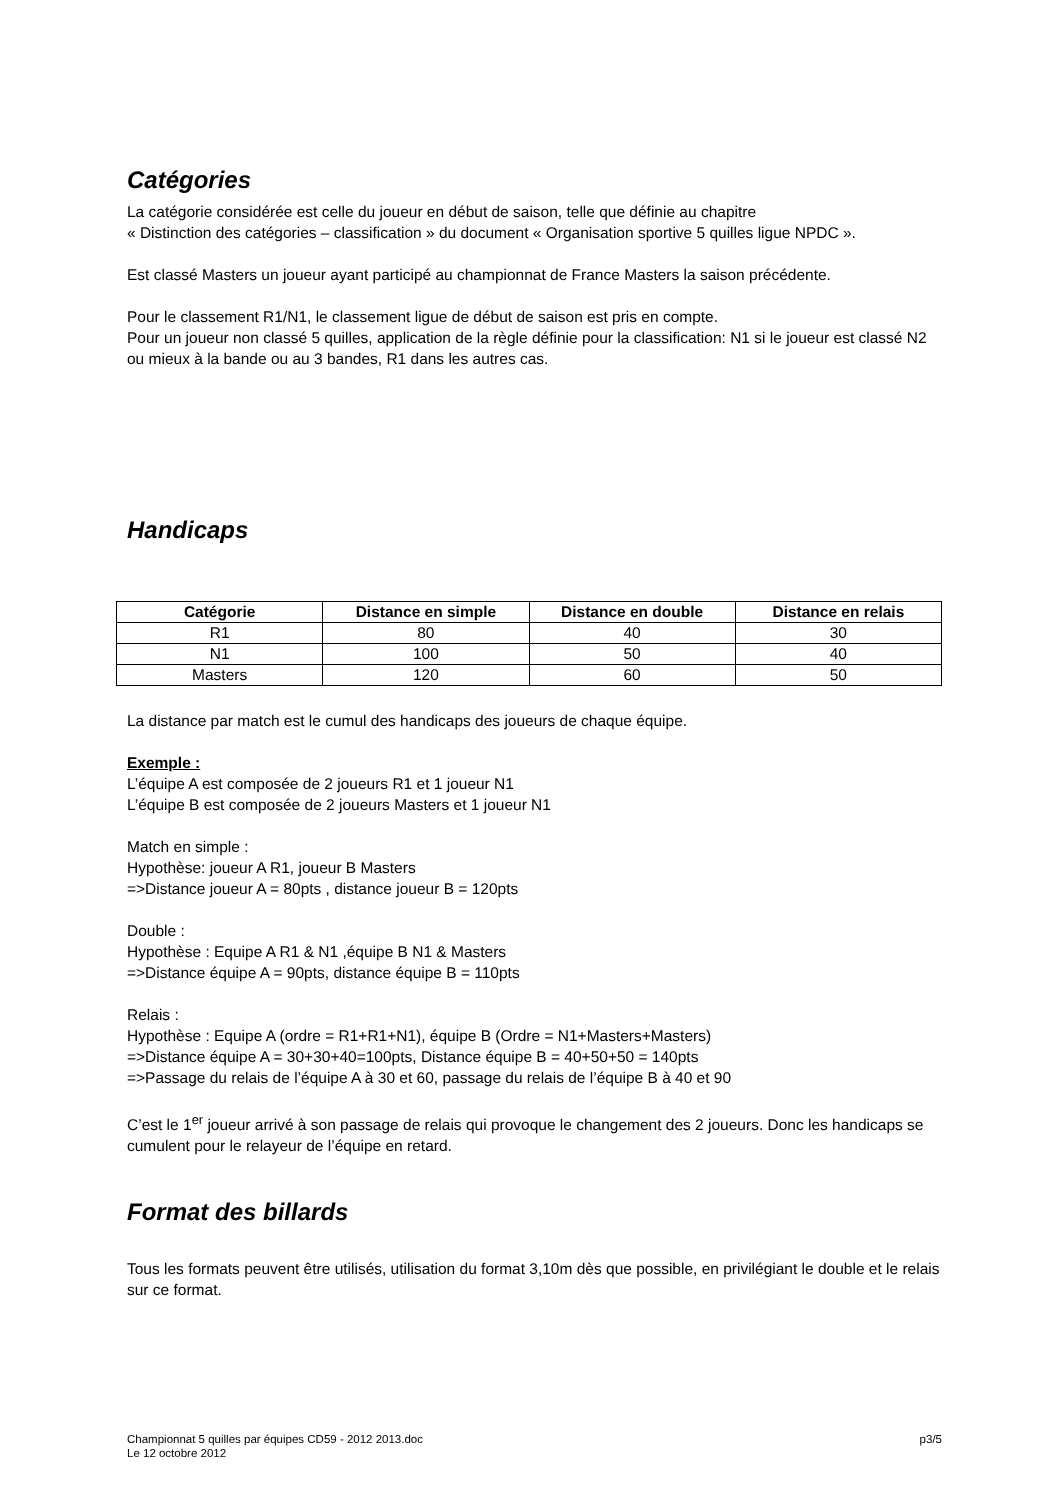Catégories
La catégorie considérée est celle du joueur en début de saison, telle que définie au chapitre
« Distinction des catégories – classification » du document « Organisation sportive 5 quilles ligue NPDC ».
Est classé Masters un joueur ayant participé au championnat de France Masters la saison précédente.
Pour le classement R1/N1, le classement ligue de début de saison est pris en compte.
Pour un joueur non classé 5 quilles, application de la règle définie pour la classification: N1 si le joueur est classé N2 ou mieux à la bande ou au 3 bandes, R1 dans les autres cas.
Handicaps
| Catégorie | Distance en simple | Distance en double | Distance en relais |
| --- | --- | --- | --- |
| R1 | 80 | 40 | 30 |
| N1 | 100 | 50 | 40 |
| Masters | 120 | 60 | 50 |
La distance par match est le cumul des handicaps des joueurs de chaque équipe.
Exemple :
L’équipe A est composée de 2 joueurs R1 et 1 joueur N1
L’équipe B est composée de 2 joueurs Masters et 1 joueur N1
Match en simple :
Hypothèse: joueur A R1, joueur B Masters
=>Distance joueur A = 80pts , distance joueur B = 120pts
Double :
Hypothèse : Equipe A R1 & N1 ,équipe B N1 & Masters
=>Distance équipe A = 90pts, distance équipe B = 110pts
Relais :
Hypothèse : Equipe A (ordre = R1+R1+N1), équipe B (Ordre = N1+Masters+Masters)
=>Distance équipe A = 30+30+40=100pts, Distance équipe B = 40+50+50 = 140pts
=>Passage du relais de l’équipe A à 30 et 60, passage du relais de l’équipe B à 40 et 90
C’est le 1<sup>er</sup> joueur arrivé à son passage de relais qui provoque le changement des 2 joueurs. Donc les handicaps se cumulent pour le relayeur de l’équipe en retard.
Format des billards
Tous les formats peuvent être utilisés, utilisation du format 3,10m dès que possible, en privilégiant le double et le relais sur ce format.
Championnat 5 quilles par équipes CD59 - 2012 2013.doc
Le 12 octobre 2012
p3/5